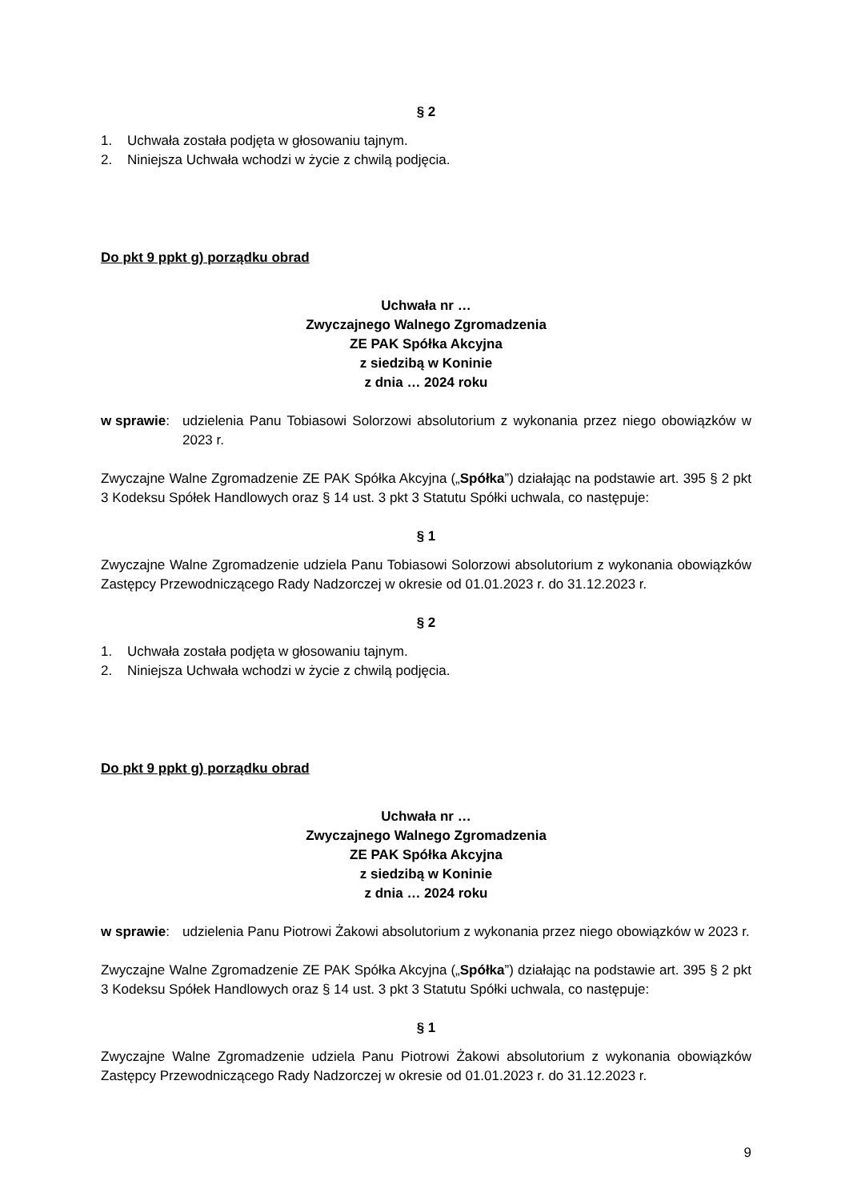§ 2
1. Uchwała została podjęta w głosowaniu tajnym.
2. Niniejsza Uchwała wchodzi w życie z chwilą podjęcia.
Do pkt 9 ppkt g) porządku obrad
Uchwała nr …
Zwyczajnego Walnego Zgromadzenia
ZE PAK Spółka Akcyjna
z siedzibą w Koninie
z dnia … 2024 roku
w sprawie: udzielenia Panu Tobiasowi Solorzowi absolutorium z wykonania przez niego obowiązków w 2023 r.
Zwyczajne Walne Zgromadzenie ZE PAK Spółka Akcyjna („Spółka”) działając na podstawie art. 395 § 2 pkt 3 Kodeksu Spółek Handlowych oraz § 14 ust. 3 pkt 3 Statutu Spółki uchwala, co następuje:
§ 1
Zwyczajne Walne Zgromadzenie udziela Panu Tobiasowi Solorzowi absolutorium z wykonania obowiązków Zastępcy Przewodniczącego Rady Nadzorczej w okresie od 01.01.2023 r. do 31.12.2023 r.
§ 2
1. Uchwała została podjęta w głosowaniu tajnym.
2. Niniejsza Uchwała wchodzi w życie z chwilą podjęcia.
Do pkt 9 ppkt g) porządku obrad
Uchwała nr …
Zwyczajnego Walnego Zgromadzenia
ZE PAK Spółka Akcyjna
z siedzibą w Koninie
z dnia … 2024 roku
w sprawie: udzielenia Panu Piotrowi Żakowi absolutorium z wykonania przez niego obowiązków w 2023 r.
Zwyczajne Walne Zgromadzenie ZE PAK Spółka Akcyjna („Spółka”) działając na podstawie art. 395 § 2 pkt 3 Kodeksu Spółek Handlowych oraz § 14 ust. 3 pkt 3 Statutu Spółki uchwala, co następuje:
§ 1
Zwyczajne Walne Zgromadzenie udziela Panu Piotrowi Żakowi absolutorium z wykonania obowiązków Zastępcy Przewodniczącego Rady Nadzorczej w okresie od 01.01.2023 r. do 31.12.2023 r.
9